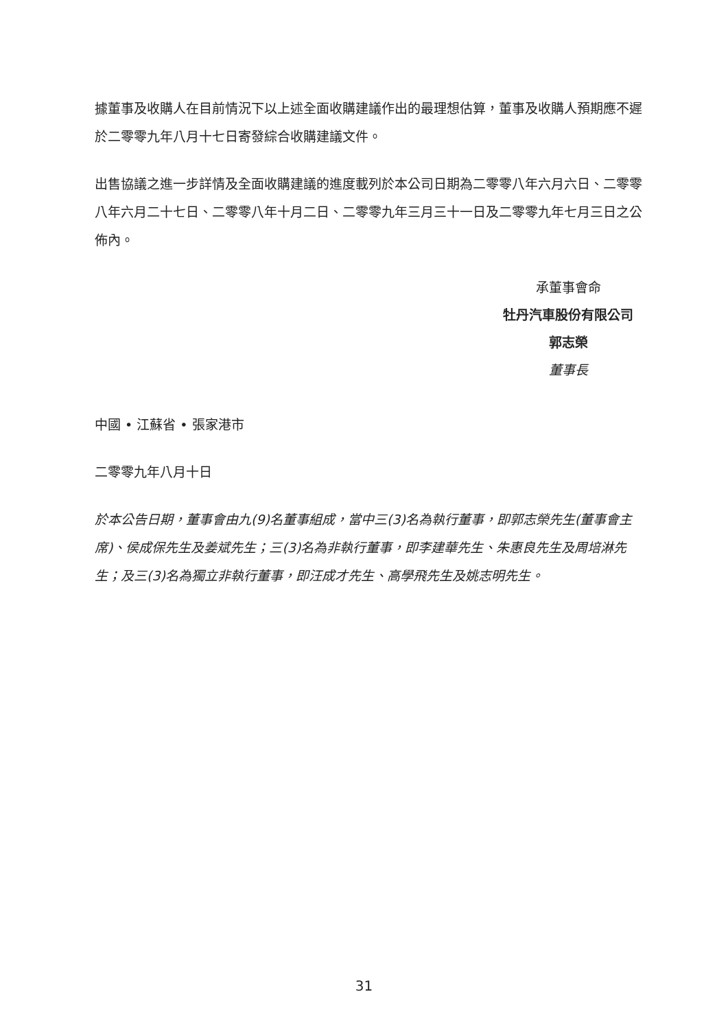據董事及收購人在目前情況下以上述全面收購建議作出的最理想估算，董事及收購人預期應不遲於二零零九年八月十七日寄發綜合收購建議文件。
出售協議之進一步詳情及全面收購建議的進度載列於本公司日期為二零零八年六月六日、二零零八年六月二十七日、二零零八年十月二日、二零零九年三月三十一日及二零零九年七月三日之公佈內。
承董事會命
牡丹汽車股份有限公司
郭志榮
董事長
中國 • 江蘇省 • 張家港市
二零零九年八月十日
於本公告日期，董事會由九(9)名董事組成，當中三(3)名為執行董事，即郭志榮先生(董事會主席)、侯成保先生及姜斌先生；三(3)名為非執行董事，即李建華先生、朱惠良先生及周培淋先生；及三(3)名為獨立非執行董事，即汪成才先生、高學飛先生及姚志明先生。
31